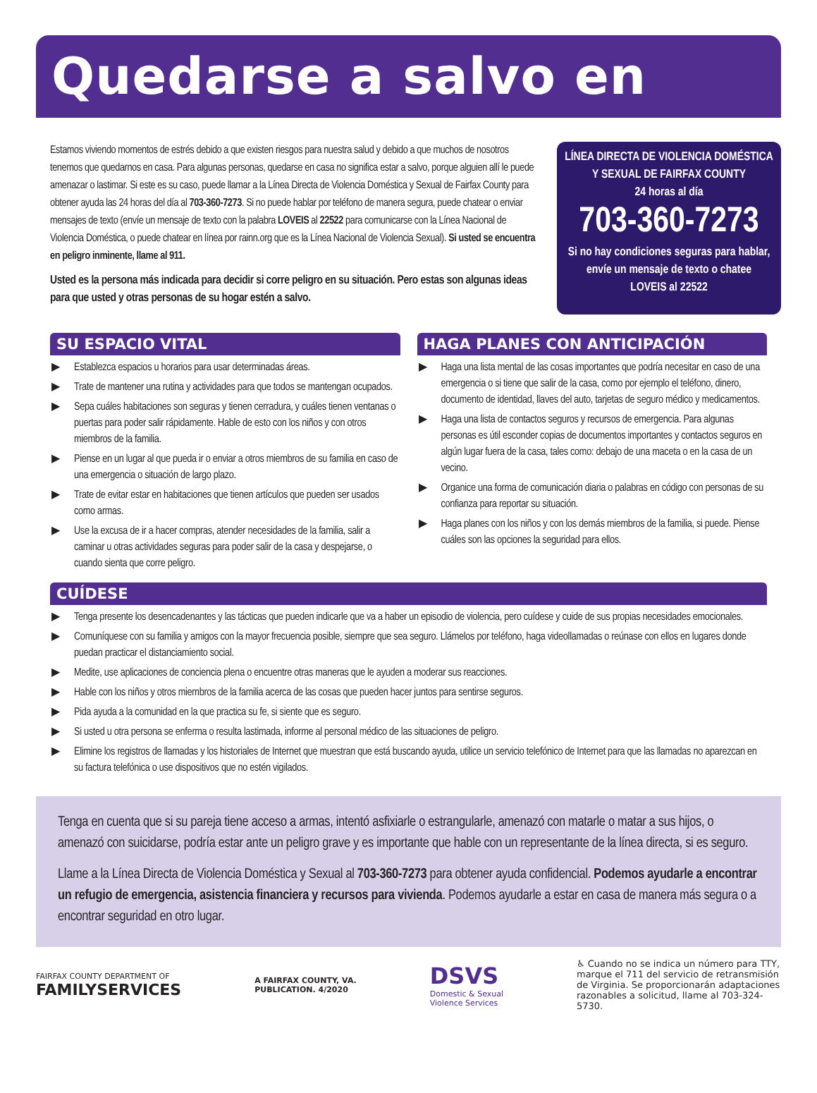Quedarse a salvo en casa
Estamos viviendo momentos de estrés debido a que existen riesgos para nuestra salud y debido a que muchos de nosotros tenemos que quedarnos en casa. Para algunas personas, quedarse en casa no significa estar a salvo, porque alguien allí le puede amenazar o lastimar. Si este es su caso, puede llamar a la Línea Directa de Violencia Doméstica y Sexual de Fairfax County para obtener ayuda las 24 horas del día al 703-360-7273. Si no puede hablar por teléfono de manera segura, puede chatear o enviar mensajes de texto (envíe un mensaje de texto con la palabra LOVEIS al 22522 para comunicarse con la Línea Nacional de Violencia Doméstica, o puede chatear en línea por rainn.org que es la Línea Nacional de Violencia Sexual). Si usted se encuentra en peligro inminente, llame al 911.
Usted es la persona más indicada para decidir si corre peligro en su situación. Pero estas son algunas ideas para que usted y otras personas de su hogar estén a salvo.
LÍNEA DIRECTA DE VIOLENCIA DOMÉSTICA
Y SEXUAL DE FAIRFAX COUNTY
24 horas al día
703-360-7273
Si no hay condiciones seguras para hablar, envíe un mensaje de texto o chatee
LOVEIS al 22522
SU ESPACIO VITAL
▶ Establezca espacios u horarios para usar determinadas áreas.
▶ Trate de mantener una rutina y actividades para que todos se mantengan ocupados.
▶ Sepa cuáles habitaciones son seguras y tienen cerradura, y cuáles tienen ventanas o puertas para poder salir rápidamente. Hable de esto con los niños y con otros miembros de la familia.
▶ Piense en un lugar al que pueda ir o enviar a otros miembros de su familia en caso de una emergencia o situación de largo plazo.
▶ Trate de evitar estar en habitaciones que tienen artículos que pueden ser usados como armas.
▶ Use la excusa de ir a hacer compras, atender necesidades de la familia, salir a caminar u otras actividades seguras para poder salir de la casa y despejarse, o cuando sienta que corre peligro.
HAGA PLANES CON ANTICIPACIÓN
▶ Haga una lista mental de las cosas importantes que podría necesitar en caso de una emergencia o si tiene que salir de la casa, como por ejemplo el teléfono, dinero, documento de identidad, llaves del auto, tarjetas de seguro médico y medicamentos.
▶ Haga una lista de contactos seguros y recursos de emergencia. Para algunas personas es útil esconder copias de documentos importantes y contactos seguros en algún lugar fuera de la casa, tales como: debajo de una maceta o en la casa de un vecino.
▶ Organice una forma de comunicación diaria o palabras en código con personas de su confianza para reportar su situación.
▶ Haga planes con los niños y con los demás miembros de la familia, si puede. Piense cuáles son las opciones la seguridad para ellos.
CUÍDESE
▶ Tenga presente los desencadenantes y las tácticas que pueden indicarle que va a haber un episodio de violencia, pero cuídese y cuide de sus propias necesidades emocionales.
▶ Comuníquese con su familia y amigos con la mayor frecuencia posible, siempre que sea seguro. Llámelos por teléfono, haga videollamadas o reúnase con ellos en lugares donde puedan practicar el distanciamiento social.
▶ Medite, use aplicaciones de conciencia plena o encuentre otras maneras que le ayuden a moderar sus reacciones.
▶ Hable con los niños y otros miembros de la familia acerca de las cosas que pueden hacer juntos para sentirse seguros.
▶ Pida ayuda a la comunidad en la que practica su fe, si siente que es seguro.
▶ Si usted u otra persona se enferma o resulta lastimada, informe al personal médico de las situaciones de peligro.
▶ Elimine los registros de llamadas y los historiales de Internet que muestran que está buscando ayuda, utilice un servicio telefónico de Internet para que las llamadas no aparezcan en su factura telefónica o use dispositivos que no estén vigilados.
Tenga en cuenta que si su pareja tiene acceso a armas, intentó asfixiarle o estrangularle, amenazó con matarle o matar a sus hijos, o amenazó con suicidarse, podría estar ante un peligro grave y es importante que hable con un representante de la línea directa, si es seguro.
Llame a la Línea Directa de Violencia Doméstica y Sexual al 703-360-7273 para obtener ayuda confidencial. Podemos ayudarle a encontrar un refugio de emergencia, asistencia financiera y recursos para vivienda. Podemos ayudarle a estar en casa de manera más segura o a encontrar seguridad en otro lugar.
FAIRFAX COUNTY DEPARTMENT OF
FAMILYSERVICES
A FAIRFAX COUNTY, VA.
PUBLICATION. 4/2020
DSVS
Domestic & Sexual
Violence Services
♿ Cuando no se indica un número para TTY, marque el 711 del servicio de retransmisión de Virginia. Se proporcionarán adaptaciones razonables a solicitud, llame al 703-324-5730.